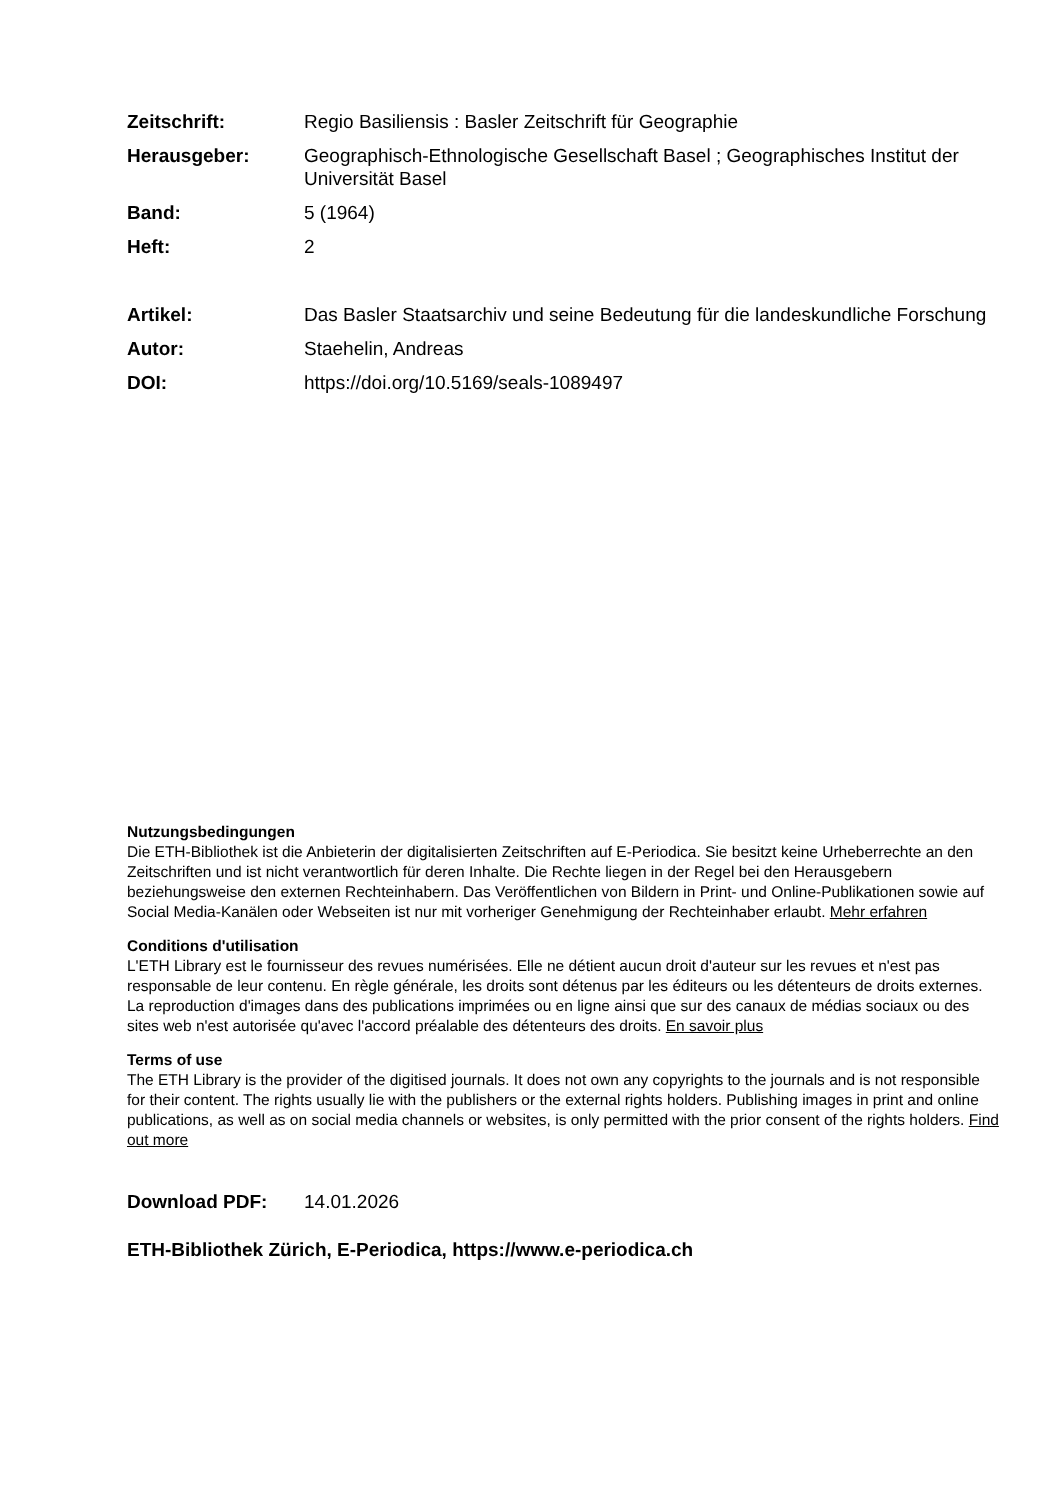Zeitschrift: Regio Basiliensis : Basler Zeitschrift für Geographie
Herausgeber: Geographisch-Ethnologische Gesellschaft Basel ; Geographisches Institut der Universität Basel
Band: 5 (1964)
Heft: 2
Artikel: Das Basler Staatsarchiv und seine Bedeutung für die landeskundliche Forschung
Autor: Staehelin, Andreas
DOI: https://doi.org/10.5169/seals-1089497
Nutzungsbedingungen
Die ETH-Bibliothek ist die Anbieterin der digitalisierten Zeitschriften auf E-Periodica. Sie besitzt keine Urheberrechte an den Zeitschriften und ist nicht verantwortlich für deren Inhalte. Die Rechte liegen in der Regel bei den Herausgebern beziehungsweise den externen Rechteinhabern. Das Veröffentlichen von Bildern in Print- und Online-Publikationen sowie auf Social Media-Kanälen oder Webseiten ist nur mit vorheriger Genehmigung der Rechteinhaber erlaubt. Mehr erfahren
Conditions d'utilisation
L'ETH Library est le fournisseur des revues numérisées. Elle ne détient aucun droit d'auteur sur les revues et n'est pas responsable de leur contenu. En règle générale, les droits sont détenus par les éditeurs ou les détenteurs de droits externes. La reproduction d'images dans des publications imprimées ou en ligne ainsi que sur des canaux de médias sociaux ou des sites web n'est autorisée qu'avec l'accord préalable des détenteurs des droits. En savoir plus
Terms of use
The ETH Library is the provider of the digitised journals. It does not own any copyrights to the journals and is not responsible for their content. The rights usually lie with the publishers or the external rights holders. Publishing images in print and online publications, as well as on social media channels or websites, is only permitted with the prior consent of the rights holders. Find out more
Download PDF: 14.01.2026
ETH-Bibliothek Zürich, E-Periodica, https://www.e-periodica.ch